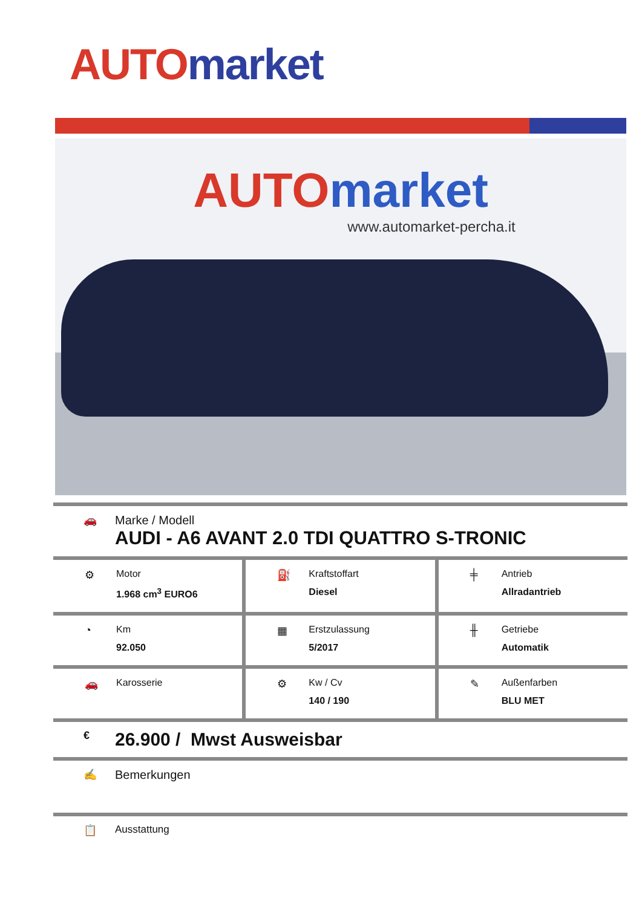AUTO market
AUTO market
www.automarket-percha.it
🚗 Marke / Modell
AUDI - A6 AVANT 2.0 TDI QUATTRO S-TRONIC
| ⚙ Motor 1.968 cm<sup>3</sup> EURO6 ⛽ Kraftstoffart Diesel ╪ Antrieb Allradantrieb |
◔ Km
92.050
▦ Erstzulassung
5/2017
╫ Getriebe
Automatik
🚗 Karosserie ⚙ Kw / Cv
140 / 190
✎ Außenfarben
BLU MET
€
26.900 / Mwst Ausweisbar
✍ Bemerkungen
📋 Ausstattung